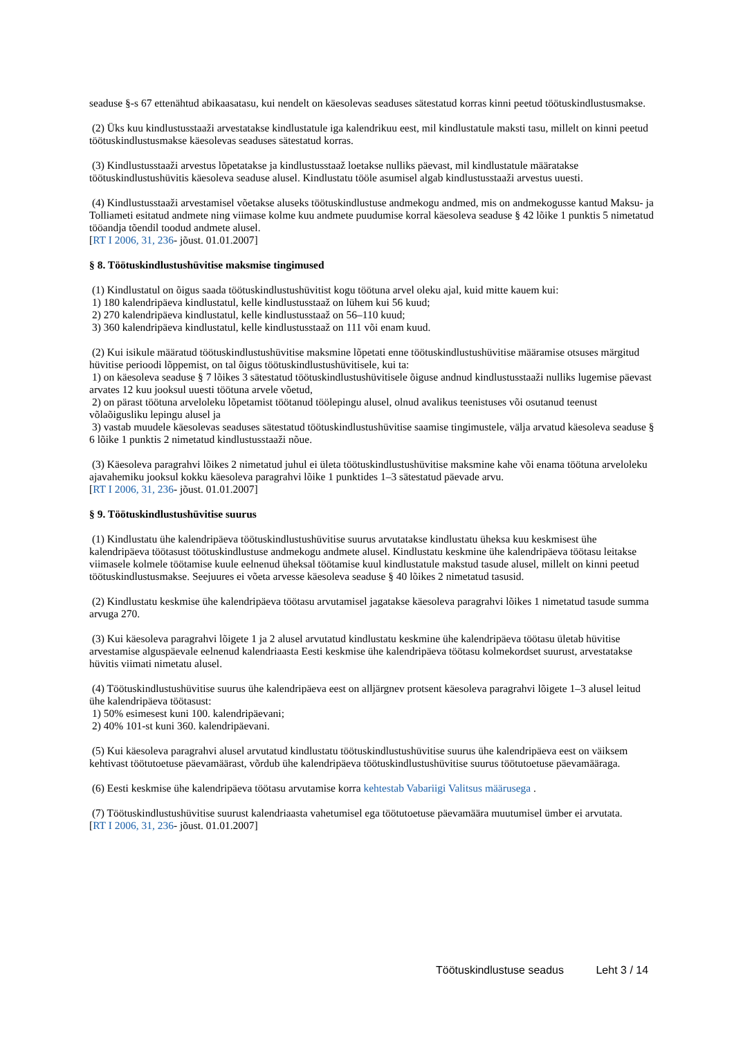seaduse §-s 67 ettenähtud abikaasatasu, kui nendelt on käesolevas seaduses sätestatud korras kinni peetud töötuskindlustusmakse.
(2) Üks kuu kindlustusstaaži arvestatakse kindlustatule iga kalendrikuu eest, mil kindlustatule maksti tasu, millelt on kinni peetud töötuskindlustusmakse käesolevas seaduses sätestatud korras.
(3) Kindlustusstaaži arvestus lõpetatakse ja kindlustusstaaž loetakse nulliks päevast, mil kindlustatule määratakse töötuskindlustushüvitis käesoleva seaduse alusel. Kindlustatu tööle asumisel algab kindlustusstaaži arvestus uuesti.
(4) Kindlustusstaaži arvestamisel võetakse aluseks töötuskindlustuse andmekogu andmed, mis on andmekogusse kantud Maksu- ja Tolliameti esitatud andmete ning viimase kolme kuu andmete puudumise korral käesoleva seaduse § 42 lõike 1 punktis 5 nimetatud tööandja tõendil toodud andmete alusel.
[RT I 2006, 31, 236- jõust. 01.01.2007]
§ 8. Töötuskindlustushüvitise maksmise tingimused
(1) Kindlustatul on õigus saada töötuskindlustushüvitist kogu töötuna arvel oleku ajal, kuid mitte kauem kui:
1) 180 kalendripäeva kindlustatul, kelle kindlustusstaaž on lühem kui 56 kuud;
2) 270 kalendripäeva kindlustatul, kelle kindlustusstaaž on 56–110 kuud;
3) 360 kalendripäeva kindlustatul, kelle kindlustusstaaž on 111 või enam kuud.
(2) Kui isikule määratud töötuskindlustushüvitise maksmine lõpetati enne töötuskindlustushüvitise määramise otsuses märgitud hüvitise perioodi lõppemist, on tal õigus töötuskindlustushüvitisele, kui ta:
1) on käesoleva seaduse § 7 lõikes 3 sätestatud töötuskindlustushüvitisele õiguse andnud kindlustusstaaži nulliks lugemise päevast arvates 12 kuu jooksul uuesti töötuna arvele võetud,
2) on pärast töötuna arveloleku lõpetamist töötanud töölepingu alusel, olnud avalikus teenistuses või osutanud teenust võlaõigusliku lepingu alusel ja
3) vastab muudele käesolevas seaduses sätestatud töötuskindlustushüvitise saamise tingimustele, välja arvatud käesoleva seaduse § 6 lõike 1 punktis 2 nimetatud kindlustusstaaži nõue.
(3) Käesoleva paragrahvi lõikes 2 nimetatud juhul ei ületa töötuskindlustushüvitise maksmine kahe või enama töötuna arveloleku ajavahemiku jooksul kokku käesoleva paragrahvi lõike 1 punktides 1–3 sätestatud päevade arvu.
[RT I 2006, 31, 236- jõust. 01.01.2007]
§ 9. Töötuskindlustushüvitise suurus
(1) Kindlustatu ühe kalendripäeva töötuskindlustushüvitise suurus arvutatakse kindlustatu üheksa kuu keskmisest ühe kalendripäeva töötasust töötuskindlustuse andmekogu andmete alusel. Kindlustatu keskmine ühe kalendripäeva töötasu leitakse viimasele kolmele töötamise kuule eelnenud üheksal töötamise kuul kindlustatule makstud tasude alusel, millelt on kinni peetud töötuskindlustusmakse. Seejuures ei võeta arvesse käesoleva seaduse § 40 lõikes 2 nimetatud tasusid.
(2) Kindlustatu keskmise ühe kalendripäeva töötasu arvutamisel jagatakse käesoleva paragrahvi lõikes 1 nimetatud tasude summa arvuga 270.
(3) Kui käesoleva paragrahvi lõigete 1 ja 2 alusel arvutatud kindlustatu keskmine ühe kalendripäeva töötasu ületab hüvitise arvestamise alguspäevale eelnenud kalendriaasta Eesti keskmise ühe kalendripäeva töötasu kolmekordset suurust, arvestatakse hüvitis viimati nimetatu alusel.
(4) Töötuskindlustushüvitise suurus ühe kalendripäeva eest on alljärgnev protsent käesoleva paragrahvi lõigete 1–3 alusel leitud ühe kalendripäeva töötasust:
1) 50% esimesest kuni 100. kalendripäevani;
2) 40% 101-st kuni 360. kalendripäevani.
(5) Kui käesoleva paragrahvi alusel arvutatud kindlustatu töötuskindlustushüvitise suurus ühe kalendripäeva eest on väiksem kehtivast töötutoetuse päevamäärast, võrdub ühe kalendripäeva töötuskindlustushüvitise suurus töötutoetuse päevamääraga.
(6) Eesti keskmise ühe kalendripäeva töötasu arvutamise korra kehtestab Vabariigi Valitsus määrusega .
(7) Töötuskindlustushüvitise suurust kalendriaasta vahetumisel ega töötutoetuse päevamäära muutumisel ümber ei arvutata.
[RT I 2006, 31, 236- jõust. 01.01.2007]
Töötuskindlustuse seadus Leht 3 / 14